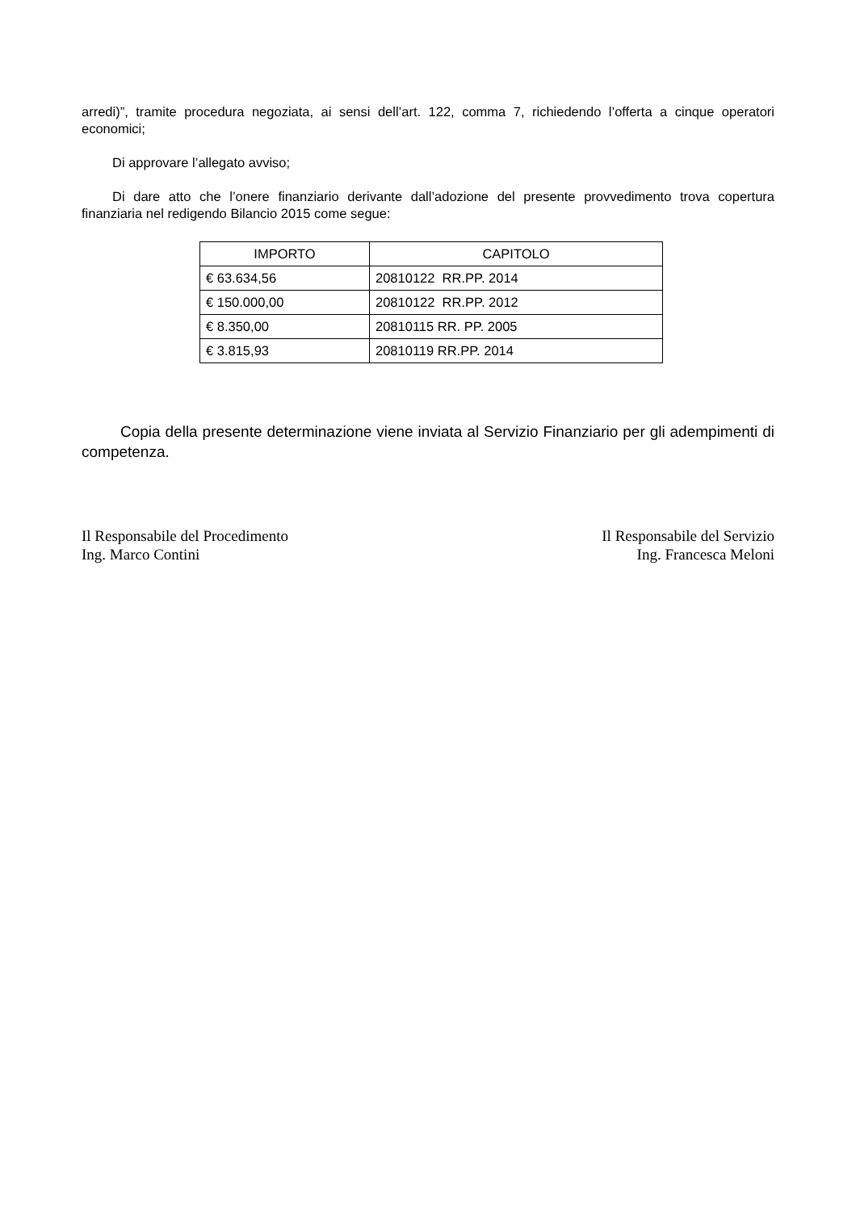arredi)”, tramite procedura negoziata, ai sensi dell’art. 122, comma 7, richiedendo l’offerta a cinque operatori economici;
Di approvare l’allegato avviso;
Di dare atto che l’onere finanziario derivante dall’adozione del presente provvedimento trova copertura finanziaria nel redigendo Bilancio 2015 come segue:
| IMPORTO | CAPITOLO |
| --- | --- |
| € 63.634,56 | 20810122 RR.PP. 2014 |
| € 150.000,00 | 20810122 RR.PP. 2012 |
| € 8.350,00 | 20810115 RR. PP. 2005 |
| € 3.815,93 | 20810119 RR.PP. 2014 |
Copia della presente determinazione viene inviata al Servizio Finanziario per gli adempimenti di competenza.
Il Responsabile del Procedimento
Ing. Marco Contini
Il Responsabile del Servizio
Ing. Francesca Meloni